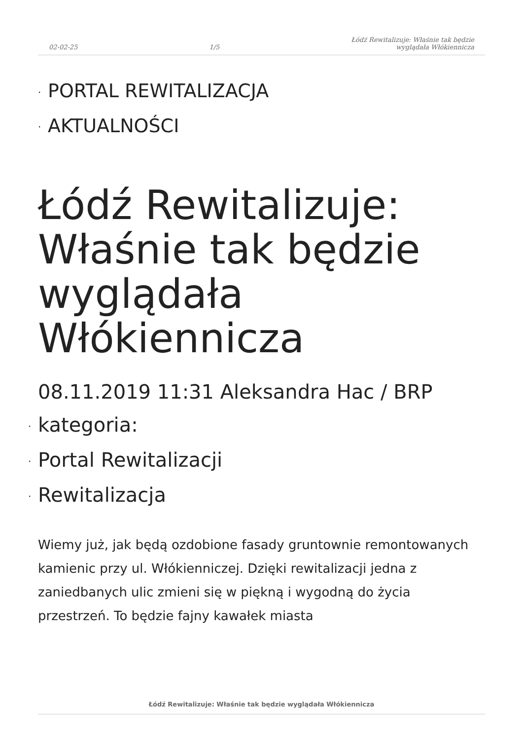02-02-25 1/5 Łódź Rewitalizuje: Właśnie tak będzie
wyglądała Włókiennicza
· PORTAL REWITALIZACJA
· AKTUALNOŚCI
Łódź Rewitalizuje: Właśnie tak będzie wyglądała Włókiennicza
08.11.2019 11:31 Aleksandra Hac / BRP
· kategoria:
· Portal Rewitalizacji
· Rewitalizacja
Wiemy już, jak będą ozdobione fasady gruntownie remontowanych kamienic przy ul. Włókienniczej. Dzięki rewitalizacji jedna z zaniedbanych ulic zmieni się w piękną i wygodną do życia przestrzeń. To będzie fajny kawałek miasta
Łódź Rewitalizuje: Właśnie tak będzie wyglądała Włókiennicza